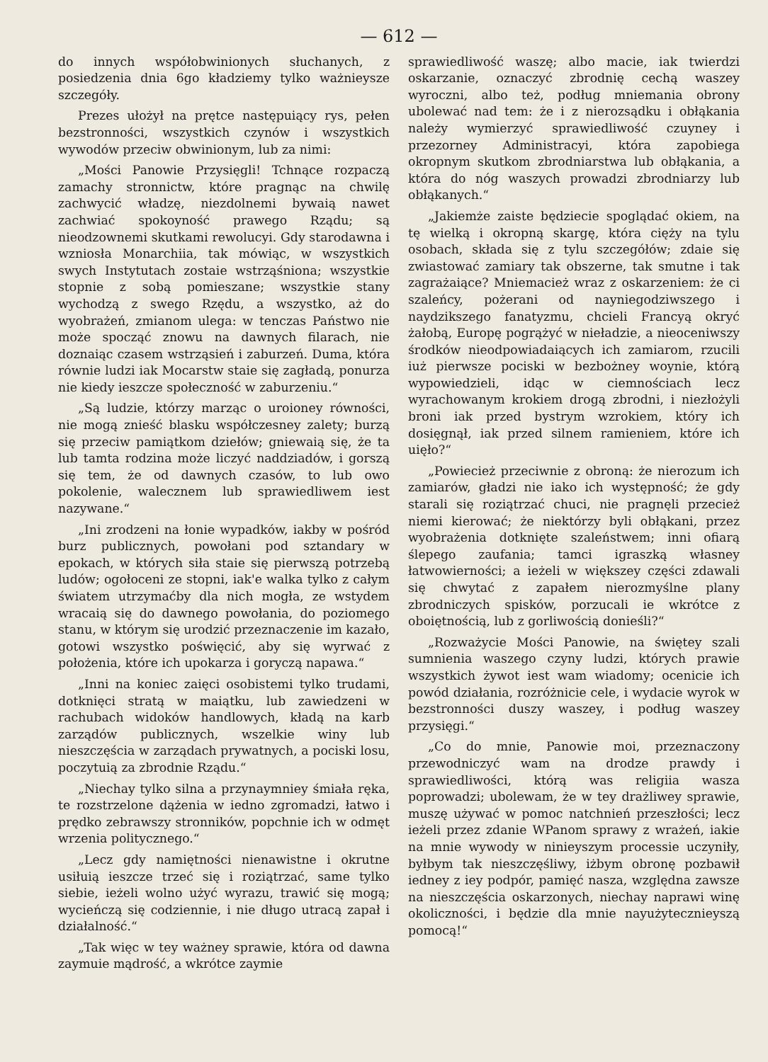— 612 —
do innych współobwinionych słuchanych, z posiedzenia dnia 6go kładziemy tylko ważnieysze szczegóły.
Prezes ułożył na prętce następuiący rys, pełen bezstronności, wszystkich czynów i wszystkich wywodów przeciw obwinionym, lub za nimi:
„Mości Panowie Przysięgli! Tchnące rozpaczą zamachy stronnictw, które pragnąc na chwilę zachwycić władzę, niezdolnemi bywaią nawet zachwiać spokoyność prawego Rządu; są nieodzownemi skutkami rewolucyi. Gdy starodawna i wzniosła Monarchiia, tak mówiąc, w wszystkich swych Instytutach zostaie wstrząśniona; wszystkie stopnie z sobą pomieszane; wszystkie stany wychodzą z swego Rzędu, a wszystko, aż do wyobrażeń, zmianom ulega: w tenczas Państwo nie może spocząć znowu na dawnych filarach, nie doznaiąc czasem wstrząsień i zaburzeń. Duma, która równie ludzi iak Mocarstw staie się zagładą, ponurza nie kiedy ieszcze społeczność w zaburzeniu.“
„Są ludzie, którzy marząc o uroioney równości, nie mogą znieść blasku współczesney zalety; burzą się przeciw pamiątkom dziełów; gniewaią się, że ta lub tamta rodzina może liczyć naddziadów, i gorszą się tem, że od dawnych czasów, to lub owo pokolenie, walecznem lub sprawiedliwem iest nazywane.“
„Ini zrodzeni na łonie wypadków, iakby w pośród burz publicznych, powołani pod sztandary w epokach, w których siła staie się pierwszą potrzebą ludów; ogołoceni ze stopni, iak'e walka tylko z całym światem utrzymaćby dla nich mogła, ze wstydem wracaią się do dawnego powołania, do poziomego stanu, w którym się urodzić przeznaczenie im kazało, gotowi wszystko poświęcić, aby się wyrwać z położenia, które ich upokarza i goryczą napawa.“
„Inni na koniec zaięci osobistemi tylko trudami, dotknięci stratą w maiątku, lub zawiedzeni w rachubach widoków handlowych, kładą na karb zarządów publicznych, wszelkie winy lub nieszczęścia w zarządach prywatnych, a pociski losu, poczytuią za zbrodnie Rządu.“
„Niechay tylko silna a przynaymniey śmiała ręka, te rozstrzelone dążenia w iedno zgromadzi, łatwo i prędko zebrawszy stronników, popchnie ich w odmęt wrzenia politycznego.“
„Lecz gdy namiętności nienawistne i okrutne usiłuią ieszcze trzeć się i roziątrzać, same tylko siebie, ieżeli wolno użyć wyrazu, trawić się mogą; wycieńczą się codziennie, i nie długo utracą zapał i działalność.“
„Tak więc w tey ważney sprawie, która od dawna zaymuie mądrość, a wkrótce zaymie
sprawiedliwość waszę; albo macie, iak twierdzi oskarzanie, oznaczyć zbrodnię cechą waszey wyroczni, albo też, podług mniemania obrony ubolewać nad tem: że i z nierozsądku i obłąkania należy wymierzyć sprawiedliwość czuyney i przezorney Administracyi, która zapobiega okropnym skutkom zbrodniarstwa lub obłąkania, a która do nóg waszych prowadzi zbrodniarzy lub obłąkanych.“
„Jakiemże zaiste będziecie spoglądać okiem, na tę wielką i okropną skargę, która cięży na tylu osobach, składa się z tylu szczegółów; zdaie się zwiastować zamiary tak obszerne, tak smutne i tak zagrażaiące? Mniemacież wraz z oskarzeniem: że ci szaleńcy, pożerani od nayniegodziwszego i naydzikszego fanatyzmu, chcieli Francyą okryć żałobą, Europę pogrążyć w nieładzie, a nieoceniwszy środków nieodpowiadaiących ich zamiarom, rzucili iuż pierwsze pociski w bezbożney woynie, którą wypowiedzieli, idąc w ciemnościach lecz wyrachowanym krokiem drogą zbrodni, i niezłożyli broni iak przed bystrym wzrokiem, który ich dosięgnął, iak przed silnem ramieniem, które ich uięło?“
„Powiecież przeciwnie z obroną: że nierozum ich zamiarów, gładzi nie iako ich występność; że gdy starali się roziątrzać chuci, nie pragnęli przecież niemi kierować; że niektórzy byli obłąkani, przez wyobrażenia dotknięte szaleństwem; inni ofiarą ślepego zaufania; tamci igraszką własney łatwowierności; a ieżeli w większey części zdawali się chwytać z zapałem nierozmyślne plany zbrodniczych spisków, porzucali ie wkrótce z oboiętnością, lub z gorliwością donieśli?“
„Rozważycie Mości Panowie, na świętey szali sumnienia waszego czyny ludzi, których prawie wszystkich żywot iest wam wiadomy; ocenicie ich powód działania, rozróżnicie cele, i wydacie wyrok w bezstronności duszy waszey, i podług waszey przysięgi.“
„Co do mnie, Panowie moi, przeznaczony przewodniczyć wam na drodze prawdy i sprawiedliwości, którą was religiia wasza poprowadzi; ubolewam, że w tey drażliwey sprawie, muszę używać w pomoc natchnień przeszłości; lecz ieżeli przez zdanie WPanom sprawy z wrażeń, iakie na mnie wywody w ninieyszym processie uczyniły, byłbym tak nieszczęśliwy, iżbym obronę pozbawił iedney z iey podpór, pamięć nasza, względna zawsze na nieszczęścia oskarzonych, niechay naprawi winę okoliczności, i będzie dla mnie nayużytecznieyszą pomocą!“